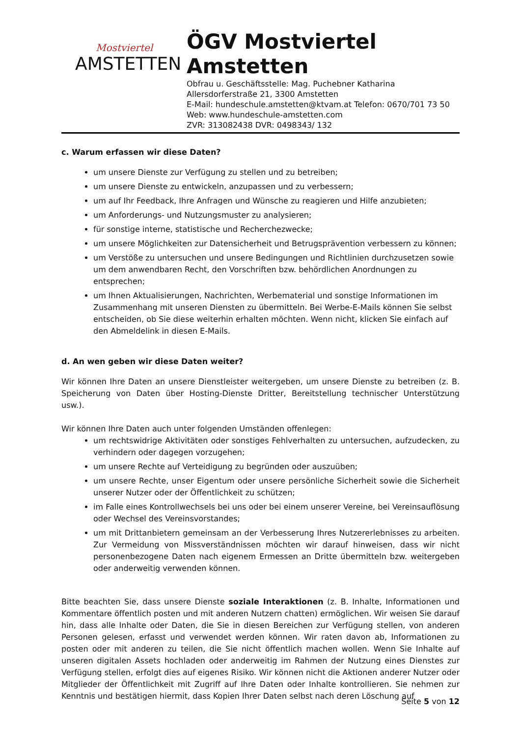Mostviertel
AMSTETTEN
ÖGV Mostviertel
Amstetten
Obfrau u. Geschäftsstelle: Mag. Puchebner Katharina
Allersdorferstraße 21, 3300 Amstetten
E-Mail: hundeschule.amstetten@ktvam.at Telefon: 0670/701 73 50
Web: www.hundeschule-amstetten.com
ZVR: 313082438 DVR: 0498343/ 132
c. Warum erfassen wir diese Daten?
um unsere Dienste zur Verfügung zu stellen und zu betreiben;
um unsere Dienste zu entwickeln, anzupassen und zu verbessern;
um auf Ihr Feedback, Ihre Anfragen und Wünsche zu reagieren und Hilfe anzubieten;
um Anforderungs- und Nutzungsmuster zu analysieren;
für sonstige interne, statistische und Recherchezwecke;
um unsere Möglichkeiten zur Datensicherheit und Betrugsprävention verbessern zu können;
um Verstöße zu untersuchen und unsere Bedingungen und Richtlinien durchzusetzen sowie um dem anwendbaren Recht, den Vorschriften bzw. behördlichen Anordnungen zu entsprechen;
um Ihnen Aktualisierungen, Nachrichten, Werbematerial und sonstige Informationen im Zusammenhang mit unseren Diensten zu übermitteln. Bei Werbe-E-Mails können Sie selbst entscheiden, ob Sie diese weiterhin erhalten möchten. Wenn nicht, klicken Sie einfach auf den Abmeldelink in diesen E-Mails.
d. An wen geben wir diese Daten weiter?
Wir können Ihre Daten an unsere Dienstleister weitergeben, um unsere Dienste zu betreiben (z. B. Speicherung von Daten über Hosting-Dienste Dritter, Bereitstellung technischer Unterstützung usw.).
Wir können Ihre Daten auch unter folgenden Umständen offenlegen:
um rechtswidrige Aktivitäten oder sonstiges Fehlverhalten zu untersuchen, aufzudecken, zu verhindern oder dagegen vorzugehen;
um unsere Rechte auf Verteidigung zu begründen oder auszuüben;
um unsere Rechte, unser Eigentum oder unsere persönliche Sicherheit sowie die Sicherheit unserer Nutzer oder der Öffentlichkeit zu schützen;
im Falle eines Kontrollwechsels bei uns oder bei einem unserer Vereine, bei Vereinsauflösung oder Wechsel des Vereinsvorstandes;
um mit Drittanbietern gemeinsam an der Verbesserung Ihres Nutzererlebnisses zu arbeiten. Zur Vermeidung von Missverständnissen möchten wir darauf hinweisen, dass wir nicht personenbezogene Daten nach eigenem Ermessen an Dritte übermitteln bzw. weitergeben oder anderweitig verwenden können.
Bitte beachten Sie, dass unsere Dienste soziale Interaktionen (z. B. Inhalte, Informationen und Kommentare öffentlich posten und mit anderen Nutzern chatten) ermöglichen. Wir weisen Sie darauf hin, dass alle Inhalte oder Daten, die Sie in diesen Bereichen zur Verfügung stellen, von anderen Personen gelesen, erfasst und verwendet werden können. Wir raten davon ab, Informationen zu posten oder mit anderen zu teilen, die Sie nicht öffentlich machen wollen. Wenn Sie Inhalte auf unseren digitalen Assets hochladen oder anderweitig im Rahmen der Nutzung eines Dienstes zur Verfügung stellen, erfolgt dies auf eigenes Risiko. Wir können nicht die Aktionen anderer Nutzer oder Mitglieder der Öffentlichkeit mit Zugriff auf Ihre Daten oder Inhalte kontrollieren. Sie nehmen zur Kenntnis und bestätigen hiermit, dass Kopien Ihrer Daten selbst nach deren Löschung auf
Seite 5 von 12